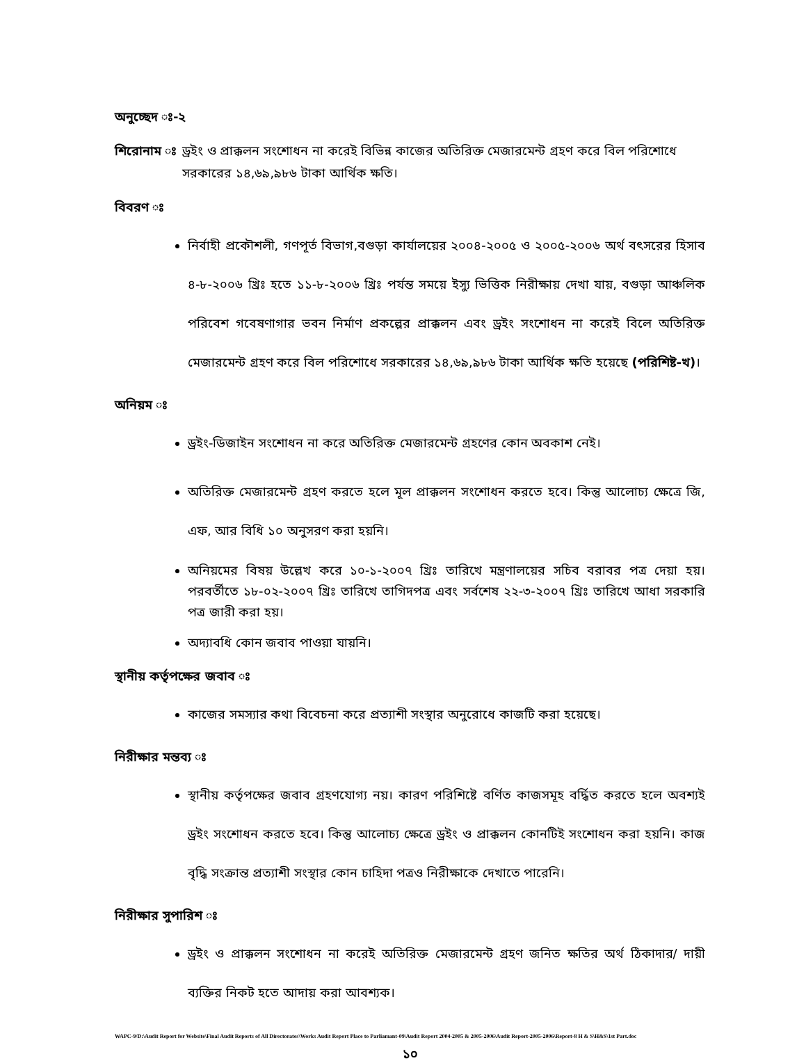অনুচ্ছেদ ঃ-২
শিরোনাম ঃ ড্রইং ও প্রাক্কলন সংশোধন না করেই বিভিন্ন কাজের অতিরিক্ত মেজারমেন্ট গ্রহণ করে বিল পরিশোধে সরকারের ১৪,৬৯,৯৮৬ টাকা আর্থিক ক্ষতি।
বিবরণ ঃ
নির্বাহী প্রকৌশলী, গণপূর্ত বিভাগ,বগুড়া কার্যালয়ের ২০০৪-২০০৫ ও ২০০৫-২০০৬ অর্থ বৎসরের হিসাব ৪-৮-২০০৬ খ্রিঃ হতে ১১-৮-২০০৬ খ্রিঃ পর্যন্ত সময়ে ইস্যু ভিত্তিক নিরীক্ষায় দেখা যায়, বগুড়া আঞ্চলিক পরিবেশ গবেষণাগার ভবন নির্মাণ প্রকল্পের প্রাক্কলন এবং ড্রইং সংশোধন না করেই বিলে অতিরিক্ত মেজারমেন্ট গ্রহণ করে বিল পরিশোধে সরকারের ১৪,৬৯,৯৮৬ টাকা আর্থিক ক্ষতি হয়েছে (পরিশিষ্ট-খ)।
অনিয়ম ঃ
ড্রইং-ডিজাইন সংশোধন না করে অতিরিক্ত মেজারমেন্ট গ্রহণের কোন অবকাশ নেই।
অতিরিক্ত মেজারমেন্ট গ্রহণ করতে হলে মূল প্রাক্কলন সংশোধন করতে হবে। কিন্তু আলোচ্য ক্ষেত্রে জি, এফ, আর বিধি ১০ অনুসরণ করা হয়নি।
অনিয়মের বিষয় উল্লেখ করে ১০-১-২০০৭ খ্রিঃ তারিখে মন্ত্রণালয়ের সচিব বরাবর পত্র দেয়া হয়। পরবর্তীতে ১৮-০২-২০০৭ খ্রিঃ তারিখে তাগিদপত্র এবং সর্বশেষ ২২-৩-২০০৭ খ্রিঃ তারিখে আধা সরকারি পত্র জারী করা হয়।
অদ্যাবধি কোন জবাব পাওয়া যায়নি।
স্থানীয় কর্তৃপক্ষের জবাব ঃ
কাজের সমস্যার কথা বিবেচনা করে প্রত্যাশী সংস্থার অনুরোধে কাজটি করা হয়েছে।
নিরীক্ষার মন্তব্য ঃ
স্থানীয় কর্তৃপক্ষের জবাব গ্রহণযোগ্য নয়। কারণ পরিশিষ্টে বর্ণিত কাজসমূহ বর্দ্ধিত করতে হলে অবশ্যই ড্রইং সংশোধন করতে হবে। কিন্তু আলোচ্য ক্ষেত্রে ড্রইং ও প্রাক্কলন কোনটিই সংশোধন করা হয়নি। কাজ বৃদ্ধি সংক্রান্ত প্রত্যাশী সংস্থার কোন চাহিদা পত্রও নিরীক্ষাকে দেখাতে পারেনি।
নিরীক্ষার সুপারিশ ঃ
ড্রইং ও প্রাক্কলন সংশোধন না করেই অতিরিক্ত মেজারমেন্ট গ্রহণ জনিত ক্ষতির অর্থ ঠিকাদার/ দায়ী ব্যক্তির নিকট হতে আদায় করা আবশ্যক।
WAPC-9/D:\Audit Report for Website\Final Audit Reports of All Directorates\Works Audit Report Place to Parliamant-09\Audit Report 2004-2005 & 2005-2006\Audit Report-2005-2006\Report-8 H & S\H&S\1st Part.doc
১০